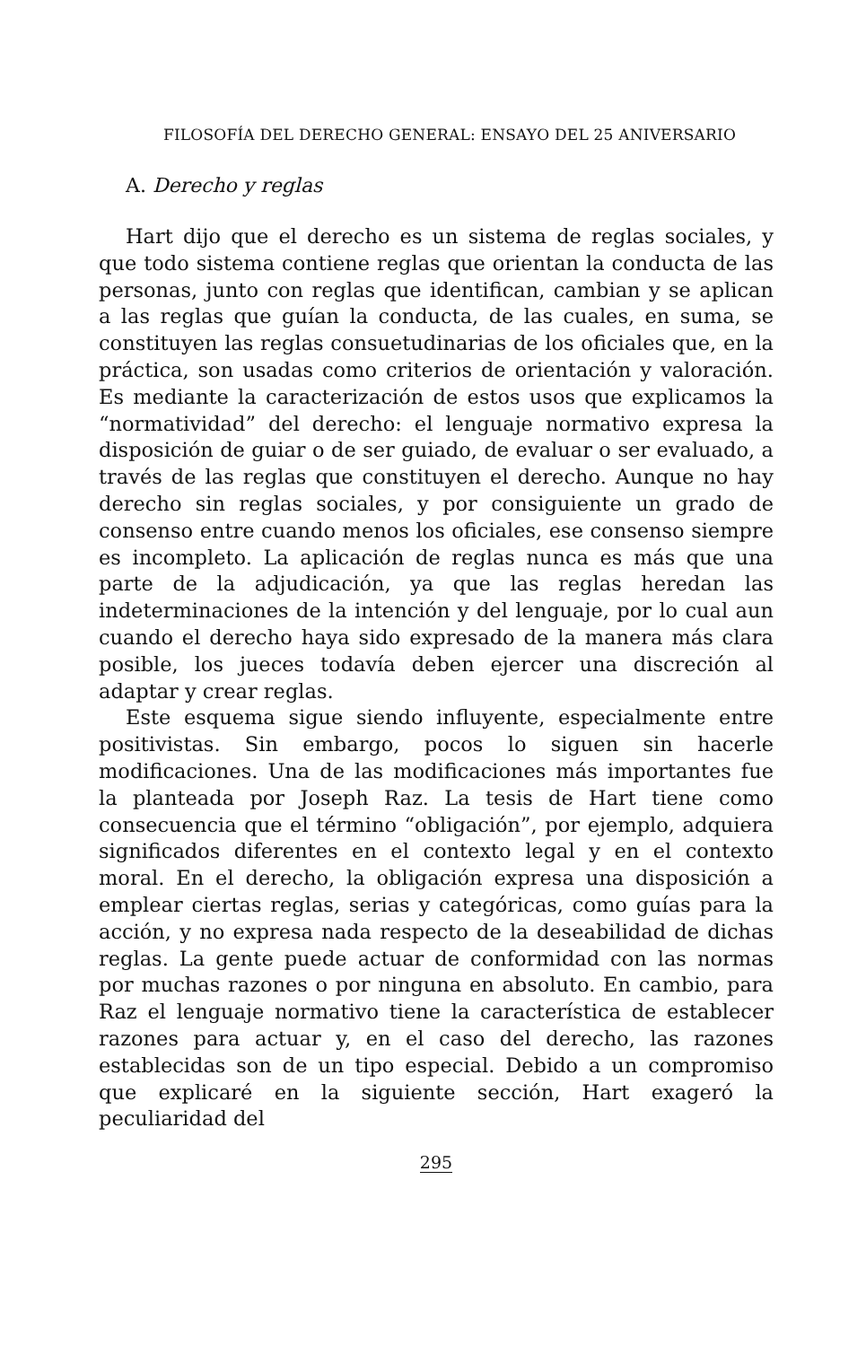FILOSOFÍA DEL DERECHO GENERAL: ENSAYO DEL 25 ANIVERSARIO
A. Derecho y reglas
Hart dijo que el derecho es un sistema de reglas sociales, y que todo sistema contiene reglas que orientan la conducta de las personas, junto con reglas que identifican, cambian y se aplican a las reglas que guían la conducta, de las cuales, en suma, se constituyen las reglas consuetudinarias de los oficiales que, en la práctica, son usadas como criterios de orientación y valoración. Es mediante la caracterización de estos usos que explicamos la “normatividad” del derecho: el lenguaje normativo expresa la disposición de guiar o de ser guiado, de evaluar o ser evaluado, a través de las reglas que constituyen el derecho. Aunque no hay derecho sin reglas sociales, y por consiguiente un grado de consenso entre cuando menos los oficiales, ese consenso siempre es incompleto. La aplicación de reglas nunca es más que una parte de la adjudicación, ya que las reglas heredan las indeterminaciones de la intención y del lenguaje, por lo cual aun cuando el derecho haya sido expresado de la manera más clara posible, los jueces todavía deben ejercer una discreción al adaptar y crear reglas.
Este esquema sigue siendo influyente, especialmente entre positivistas. Sin embargo, pocos lo siguen sin hacerle modificaciones. Una de las modificaciones más importantes fue la planteada por Joseph Raz. La tesis de Hart tiene como consecuencia que el término “obligación”, por ejemplo, adquiera significados diferentes en el contexto legal y en el contexto moral. En el derecho, la obligación expresa una disposición a emplear ciertas reglas, serias y categóricas, como guías para la acción, y no expresa nada respecto de la deseabilidad de dichas reglas. La gente puede actuar de conformidad con las normas por muchas razones o por ninguna en absoluto. En cambio, para Raz el lenguaje normativo tiene la característica de establecer razones para actuar y, en el caso del derecho, las razones establecidas son de un tipo especial. Debido a un compromiso que explicaré en la siguiente sección, Hart exageró la peculiaridad del
295